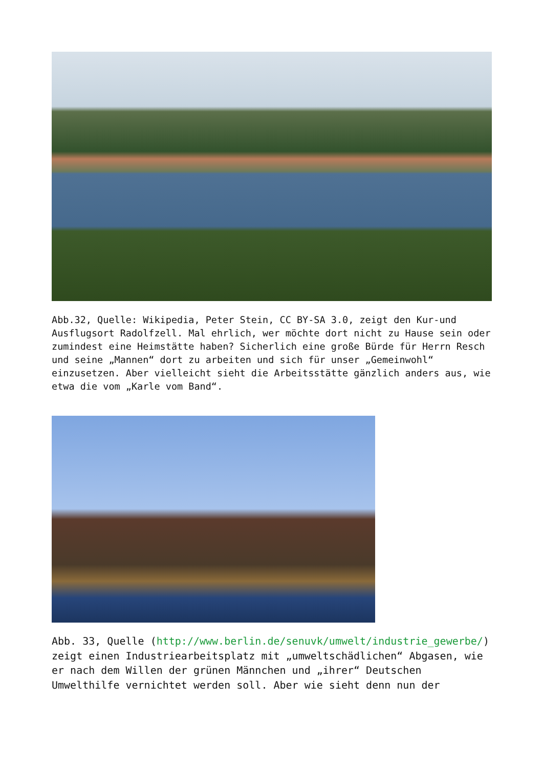Abb.32, Quelle: Wikipedia, Peter Stein, CC BY-SA 3.0, zeigt den Kur-und Ausflugsort Radolfzell. Mal ehrlich, wer möchte dort nicht zu Hause sein oder zumindest eine Heimstätte haben? Sicherlich eine große Bürde für Herrn Resch und seine „Mannen“ dort zu arbeiten und sich für unser „Gemeinwohl“ einzusetzen. Aber vielleicht sieht die Arbeitsstätte gänzlich anders aus, wie etwa die vom „Karle vom Band“.
Abb. 33, Quelle (http://www.berlin.de/senuvk/umwelt/industrie_gewerbe/) zeigt einen Industriearbeitsplatz mit „umweltschädlichen“ Abgasen, wie er nach dem Willen der grünen Männchen und „ihrer“ Deutschen Umwelthilfe vernichtet werden soll. Aber wie sieht denn nun der